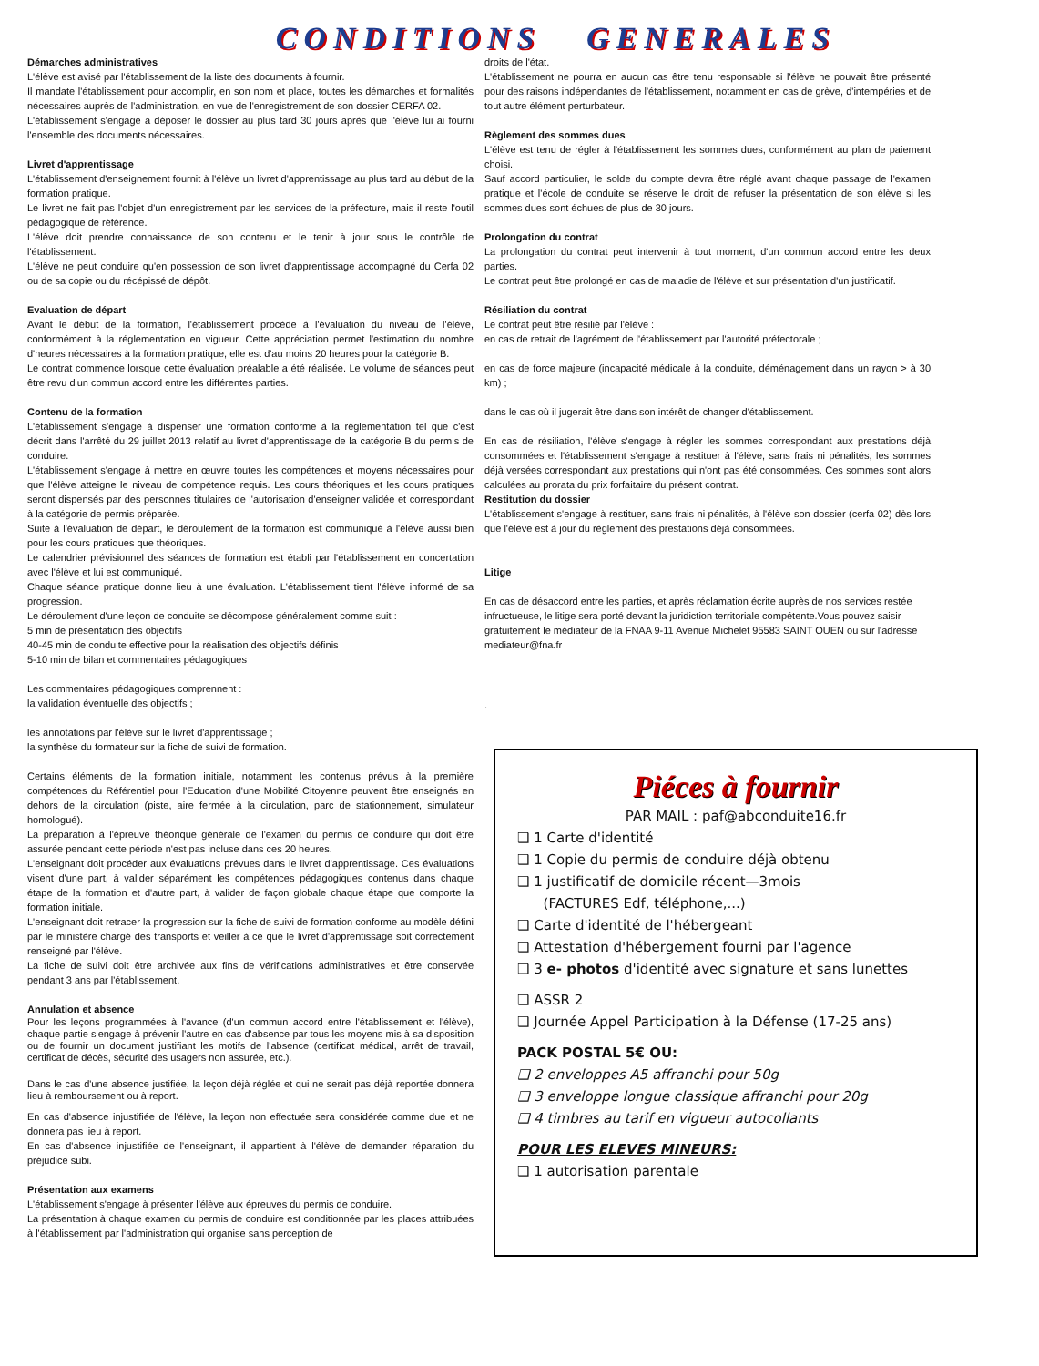CONDITIONS GENERALES
Démarches administratives
L'élève est avisé par l'établissement de la liste des documents à fournir.
Il mandate l'établissement pour accomplir, en son nom et place, toutes les démarches et formalités nécessaires auprès de l'administration, en vue de l'enregistrement de son dossier CERFA 02.
L'établissement s'engage à déposer le dossier au plus tard 30 jours après que l'élève lui ai fourni l'ensemble des documents nécessaires.
Livret d'apprentissage
L'établissement d'enseignement fournit à l'élève un livret d'apprentissage au plus tard au début de la formation pratique.
Le livret ne fait pas l'objet d'un enregistrement par les services de la préfecture, mais il reste l'outil pédagogique de référence.
L'élève doit prendre connaissance de son contenu et le tenir à jour sous le contrôle de l'établissement.
L'élève ne peut conduire qu'en possession de son livret d'apprentissage accompagné du Cerfa 02 ou de sa copie ou du récépissé de dépôt.
Evaluation de départ
Avant le début de la formation, l'établissement procède à l'évaluation du niveau de l'élève, conformément à la réglementation en vigueur. Cette appréciation permet l'estimation du nombre d'heures nécessaires à la formation pratique, elle est d'au moins 20 heures pour la catégorie B.
Le contrat commence lorsque cette évaluation préalable a été réalisée. Le volume de séances peut être revu d'un commun accord entre les différentes parties.
Contenu de la formation
L'établissement s'engage à dispenser une formation conforme à la réglementation tel que c'est décrit dans l'arrêté du 29 juillet 2013 relatif au livret d'apprentissage de la catégorie B du permis de conduire.
L'établissement s'engage à mettre en œuvre toutes les compétences et moyens nécessaires pour que l'élève atteigne le niveau de compétence requis. Les cours théoriques et les cours pratiques seront dispensés par des personnes titulaires de l'autorisation d'enseigner validée et correspondant à la catégorie de permis préparée.
Suite à l'évaluation de départ, le déroulement de la formation est communiqué à l'élève aussi bien pour les cours pratiques que théoriques.
Le calendrier prévisionnel des séances de formation est établi par l'établissement en concertation avec l'élève et lui est communiqué.
Chaque séance pratique donne lieu à une évaluation. L'établissement tient l'élève informé de sa progression.
Le déroulement d'une leçon de conduite se décompose généralement comme suit :
5 min de présentation des objectifs
40-45 min de conduite effective pour la réalisation des objectifs définis
5-10 min de bilan et commentaires pédagogiques
Les commentaires pédagogiques comprennent :
la validation éventuelle des objectifs ;
les annotations par l'élève sur le livret d'apprentissage ;
la synthèse du formateur sur la fiche de suivi de formation.
Certains éléments de la formation initiale, notamment les contenus prévus à la première compétences du Référentiel pour l'Education d'une Mobilité Citoyenne peuvent être enseignés en dehors de la circulation (piste, aire fermée à la circulation, parc de stationnement, simulateur homologué).
La préparation à l'épreuve théorique générale de l'examen du permis de conduire qui doit être assurée pendant cette période n'est pas incluse dans ces 20 heures.
L'enseignant doit procéder aux évaluations prévues dans le livret d'apprentissage. Ces évaluations visent d'une part, à valider séparément les compétences pédagogiques contenus dans chaque étape de la formation et d'autre part, à valider de façon globale chaque étape que comporte la formation initiale.
L'enseignant doit retracer la progression sur la fiche de suivi de formation conforme au modèle défini par le ministère chargé des transports et veiller à ce que le livret d'apprentissage soit correctement renseigné par l'élève.
La fiche de suivi doit être archivée aux fins de vérifications administratives et être conservée pendant 3 ans par l'établissement.
Annulation et absence
Pour les leçons programmées à l'avance (d'un commun accord entre l'établissement et l'élève), chaque partie s'engage à prévenir l'autre en cas d'absence par tous les moyens mis à sa disposition ou de fournir un document justifiant les motifs de l'absence (certificat médical, arrêt de travail, certificat de décès, sécurité des usagers non assurée, etc.).
Dans le cas d'une absence justifiée, la leçon déjà réglée et qui ne serait pas déjà reportée donnera lieu à remboursement ou à report.
En cas d'absence injustifiée de l'élève, la leçon non effectuée sera considérée comme due et ne donnera pas lieu à report.
En cas d'absence injustifiée de l'enseignant, il appartient à l'élève de demander réparation du préjudice subi.
Présentation aux examens
L'établissement s'engage à présenter l'élève aux épreuves du permis de conduire.
La présentation à chaque examen du permis de conduire est conditionnée par les places attribuées à l'établissement par l'administration qui organise sans perception de
droits de l'état.
L'établissement ne pourra en aucun cas être tenu responsable si l'élève ne pouvait être présenté pour des raisons indépendantes de l'établissement, notamment en cas de grève, d'intempéries et de tout autre élément perturbateur.
Règlement des sommes dues
L'élève est tenu de régler à l'établissement les sommes dues, conformément au plan de paiement choisi.
Sauf accord particulier, le solde du compte devra être réglé avant chaque passage de l'examen pratique et l'école de conduite se réserve le droit de refuser la présentation de son élève si les sommes dues sont échues de plus de 30 jours.
Prolongation du contrat
La prolongation du contrat peut intervenir à tout moment, d'un commun accord entre les deux parties.
Le contrat peut être prolongé en cas de maladie de l'élève et sur présentation d'un justificatif.
Résiliation du contrat
Le contrat peut être résilié par l'élève :
en cas de retrait de l'agrément de l'établissement par l'autorité préfectorale ;
en cas de force majeure (incapacité médicale à la conduite, déménagement dans un rayon > à 30 km) ;
dans le cas où il jugerait être dans son intérêt de changer d'établissement.
En cas de résiliation, l'élève s'engage à régler les sommes correspondant aux prestations déjà consommées et l'établissement s'engage à restituer à l'élève, sans frais ni pénalités, les sommes déjà versées correspondant aux prestations qui n'ont pas été consommées. Ces sommes sont alors calculées au prorata du prix forfaitaire du présent contrat.
Restitution du dossier
L'établissement s'engage à restituer, sans frais ni pénalités, à l'élève son dossier (cerfa 02) dès lors que l'élève est à jour du règlement des prestations déjà consommées.
Litige
En cas de désaccord entre les parties, et après réclamation écrite auprès de nos services restée infructueuse, le litige sera porté devant la juridiction territoriale compétente.Vous pouvez saisir gratuitement le médiateur de la FNAA 9-11 Avenue Michelet 95583 SAINT OUEN ou sur l'adresse mediateur@fna.fr
.
Piéces à fournir
PAR MAIL : paf@abconduite16.fr
❑ 1 Carte d'identité
❑ 1 Copie du permis de conduire déjà obtenu
❑ 1 justificatif de domicile récent—3mois
(FACTURES Edf, téléphone,...)
❑ Carte d'identité de l'hébergeant
❑ Attestation d'hébergement fourni par l'agence
❑ 3 e- photos d'identité avec signature et sans lunettes
❑ ASSR 2
❑ Journée Appel Participation à la Défense (17-25 ans)
PACK POSTAL 5€ OU:
❑ 2 enveloppes A5 affranchi pour 50g
❑ 3 enveloppe longue classique affranchi pour 20g
❑ 4 timbres au tarif en vigueur autocollants
POUR LES ELEVES MINEURS:
❑ 1 autorisation parentale